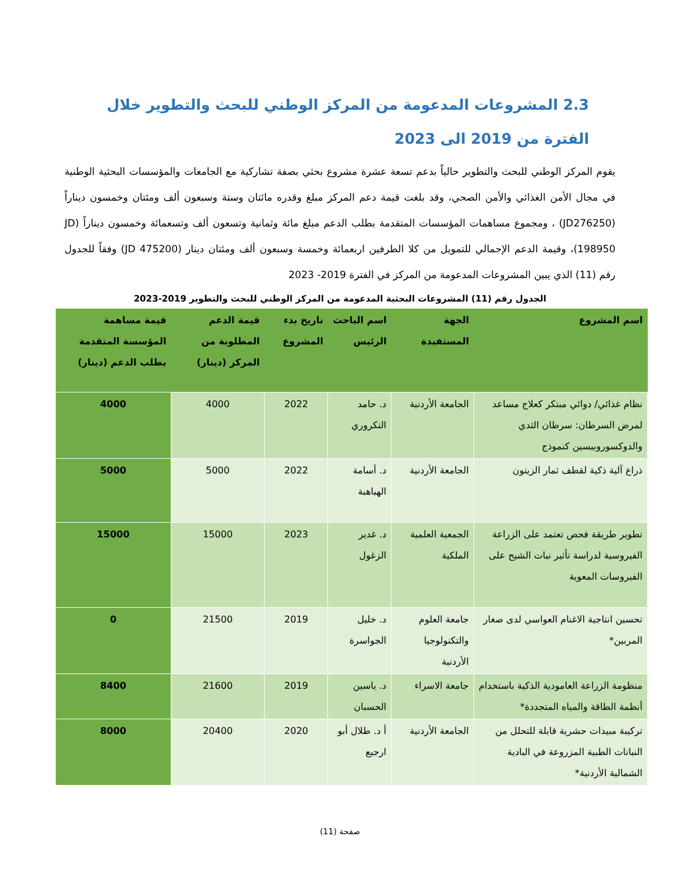2.3 المشروعات المدعومة من المركز الوطني للبحث والتطوير خلال الفترة من 2019 الى 2023
يقوم المركز الوطني للبحث والتطوير حالياً بدعم تسعة عشرة مشروع بحثي بصفة تشاركية مع الجامعات والمؤسسات البحثية الوطنية في مجال الأمن الغذائي والأمن الصحي، وقد بلغت قيمة دعم المركز مبلغ وقدره مائتان وستة وسبعون ألف ومئتان وخمسون ديناراً (JD276250) ، ومجموع مساهمات المؤسسات المتقدمة بطلب الدعم مبلغ مائة وثمانية وتسعون ألف وتسعمائة وخمسون ديناراً (JD 198950)، وقيمة الدعم الإجمالي للتمويل من كلا الطرفين اربعمائة وخمسة وسبعون ألف ومئتان دينار (JD 475200) وفقاً للجدول رقم (11) الذي يبين المشروعات المدعومة من المركز في الفترة 2019- 2023
الجدول رقم (11) المشروعات البحثية المدعومة من المركز الوطني للبحث والتطوير 2019-2023
| اسم المشروع | الجهة المستفيدة | اسم الباحث الرئيس | تاريخ بدء المشروع | قيمة الدعم المطلوبة من المركز (دينار) | قيمة مساهمة المؤسسة المتقدمة بطلب الدعم (دينار) |
| --- | --- | --- | --- | --- | --- |
| نظام غذائي/ دوائي مبتكر كعلاج مساعد لمرض السرطان: سرطان الثدي والدوكسوروبيسين كنموذج | الجامعة الأردنية | د. حامد التكروري | 2022 | 4000 | 4000 |
| ذراع آلية ذكية لقطف ثمار الزيتون | الجامعة الأردنية | د. أسامة الهباهبة | 2022 | 5000 | 5000 |
| تطوير طريقة فحص تعتمد على الزراعة الفيروسية لدراسة تأثير نبات الشيح على الفيروسات المعوية | الجمعية العلمية الملكية | د. غدير الزغول | 2023 | 15000 | 15000 |
| تحسين انتاجية الاغنام العواسي لدى صغار المربين* | جامعة العلوم والتكنولوجيا الأردنية | د. خليل الجواسرة | 2019 | 21500 | 0 |
| منظومة الزراعة العامودية الذكية باستخدام أنظمة الطاقة والمياه المتجددة* | جامعة الاسراء | د. ياسين الحسبان | 2019 | 21600 | 8400 |
| تركيبة مبيدات حشرية قابلة للتحلل من النباتات الطبية المزروعة في البادية الشمالية الأردنية* | الجامعة الأردنية | أ د. طلال أبو ارجيع | 2020 | 20400 | 8000 |
صفحة (11)